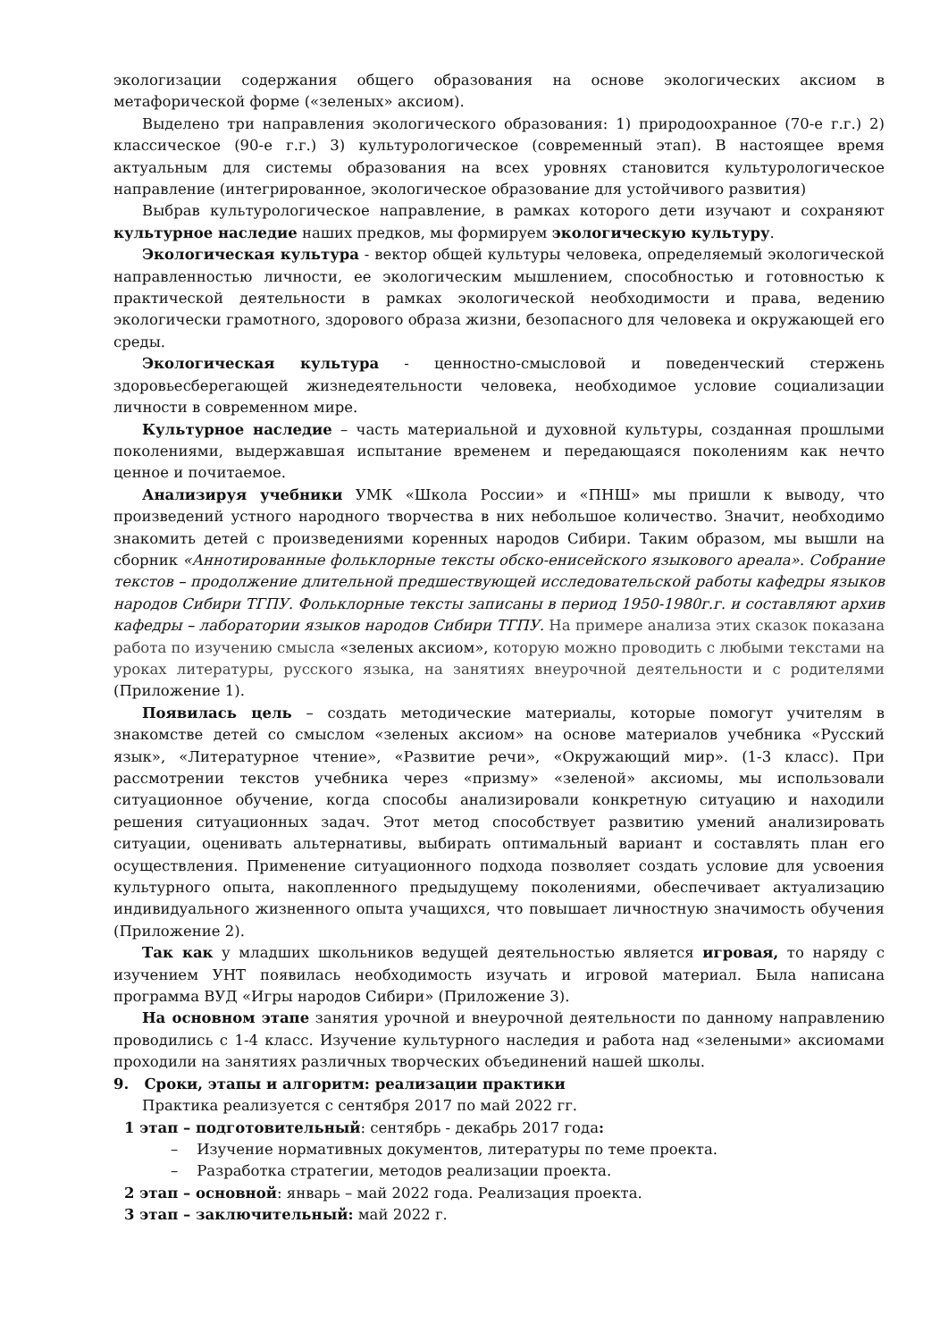экологизации содержания общего образования на основе экологических аксиом в метафорической форме («зеленых» аксиом).
Выделено три направления экологического образования: 1) природоохранное (70-е г.г.) 2) классическое (90-е г.г.) 3) культурологическое (современный этап). В настоящее время актуальным для системы образования на всех уровнях становится культурологическое направление (интегрированное, экологическое образование для устойчивого развития)
Выбрав культурологическое направление, в рамках которого дети изучают и сохраняют культурное наследие наших предков, мы формируем экологическую культуру.
Экологическая культура - вектор общей культуры человека, определяемый экологической направленностью личности, ее экологическим мышлением, способностью и готовностью к практической деятельности в рамках экологической необходимости и права, ведению экологически грамотного, здорового образа жизни, безопасного для человека и окружающей его среды.
Экологическая культура - ценностно-смысловой и поведенческий стержень здоровьесберегающей жизнедеятельности человека, необходимое условие социализации личности в современном мире.
Культурное наследие – часть материальной и духовной культуры, созданная прошлыми поколениями, выдержавшая испытание временем и передающаяся поколениям как нечто ценное и почитаемое.
Анализируя учебники УМК «Школа России» и «ПНШ» мы пришли к выводу, что произведений устного народного творчества в них небольшое количество. Значит, необходимо знакомить детей с произведениями коренных народов Сибири. Таким образом, мы вышли на сборник «Аннотированные фольклорные тексты обско-енисейского языкового ареала». Собрание текстов – продолжение длительной предшествующей исследовательской работы кафедры языков народов Сибири ТГПУ. Фольклорные тексты записаны в период 1950-1980г.г. и составляют архив кафедры – лаборатории языков народов Сибири ТГПУ. На примере анализа этих сказок показана работа по изучению смысла «зеленых аксиом», которую можно проводить с любыми текстами на уроках литературы, русского языка, на занятиях внеурочной деятельности и с родителями (Приложение 1).
Появилась цель – создать методические материалы, которые помогут учителям в знакомстве детей со смыслом «зеленых аксиом» на основе материалов учебника «Русский язык», «Литературное чтение», «Развитие речи», «Окружающий мир». (1-3 класс). При рассмотрении текстов учебника через «призму» «зеленой» аксиомы, мы использовали ситуационное обучение, когда способы анализировали конкретную ситуацию и находили решения ситуационных задач. Этот метод способствует развитию умений анализировать ситуации, оценивать альтернативы, выбирать оптимальный вариант и составлять план его осуществления. Применение ситуационного подхода позволяет создать условие для усвоения культурного опыта, накопленного предыдущему поколениями, обеспечивает актуализацию индивидуального жизненного опыта учащихся, что повышает личностную значимость обучения (Приложение 2).
Так как у младших школьников ведущей деятельностью является игровая, то наряду с изучением УНТ появилась необходимость изучать и игровой материал. Была написана программа ВУД «Игры народов Сибири» (Приложение 3).
На основном этапе занятия урочной и внеурочной деятельности по данному направлению проводились с 1-4 класс. Изучение культурного наследия и работа над «зелеными» аксиомами проходили на занятиях различных творческих объединений нашей школы.
9. Сроки, этапы и алгоритм: реализации практики
Практика реализуется с сентября 2017 по май 2022 гг.
1 этап – подготовительный: сентябрь - декабрь 2017 года:
– Изучение нормативных документов, литературы по теме проекта.
– Разработка стратегии, методов реализации проекта.
2 этап – основной: январь – май 2022 года. Реализация проекта.
3 этап – заключительный: май 2022 г.